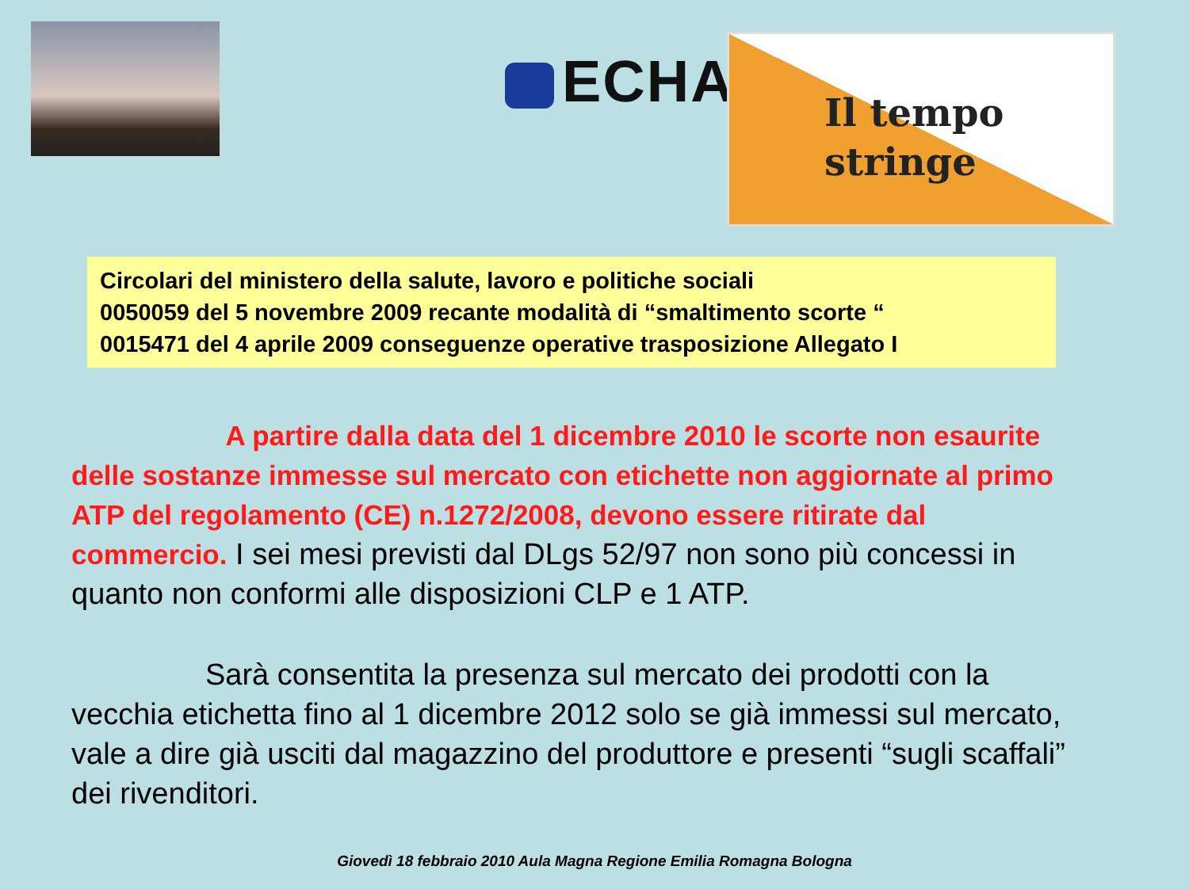ECHA
Il tempo
stringe
Circolari del ministero della salute, lavoro e politiche sociali
0050059 del 5 novembre 2009 recante modalità di “smaltimento scorte “
0015471 del 4 aprile 2009 conseguenze operative trasposizione Allegato I
A partire dalla data del 1 dicembre 2010 le scorte non esaurite delle sostanze immesse sul mercato con etichette non aggiornate al primo ATP del regolamento (CE) n.1272/2008, devono essere ritirate dal commercio. I sei mesi previsti dal DLgs 52/97 non sono più concessi in quanto non conformi alle disposizioni CLP e 1 ATP.
Sarà consentita la presenza sul mercato dei prodotti con la vecchia etichetta fino al 1 dicembre 2012 solo se già immessi sul mercato, vale a dire già usciti dal magazzino del produttore e presenti “sugli scaffali” dei rivenditori.
Giovedì 18 febbraio 2010 Aula Magna Regione Emilia Romagna Bologna